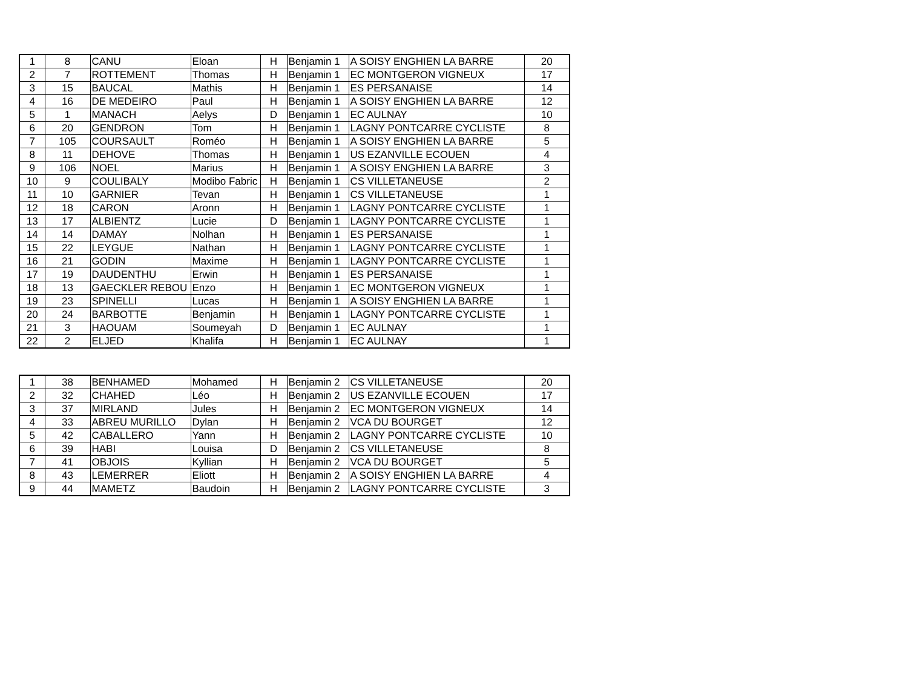| 1 | 8 | CANU | Eloan | H | Benjamin 1 | A SOISY ENGHIEN LA BARRE | 20 |
| 2 | 7 | ROTTEMENT | Thomas | H | Benjamin 1 | EC MONTGERON VIGNEUX | 17 |
| 3 | 15 | BAUCAL | Mathis | H | Benjamin 1 | ES PERSANAISE | 14 |
| 4 | 16 | DE MEDEIRO | Paul | H | Benjamin 1 | A SOISY ENGHIEN LA BARRE | 12 |
| 5 | 1 | MANACH | Aelys | D | Benjamin 1 | EC AULNAY | 10 |
| 6 | 20 | GENDRON | Tom | H | Benjamin 1 | LAGNY PONTCARRE CYCLISTE | 8 |
| 7 | 105 | COURSAULT | Roméo | H | Benjamin 1 | A SOISY ENGHIEN LA BARRE | 5 |
| 8 | 11 | DEHOVE | Thomas | H | Benjamin 1 | US EZANVILLE ECOUEN | 4 |
| 9 | 106 | NOEL | Marius | H | Benjamin 1 | A SOISY ENGHIEN LA BARRE | 3 |
| 10 | 9 | COULIBALY | Modibo Fabric | H | Benjamin 1 | CS VILLETANEUSE | 2 |
| 11 | 10 | GARNIER | Tevan | H | Benjamin 1 | CS VILLETANEUSE | 1 |
| 12 | 18 | CARON | Aronn | H | Benjamin 1 | LAGNY PONTCARRE CYCLISTE | 1 |
| 13 | 17 | ALBIENTZ | Lucie | D | Benjamin 1 | LAGNY PONTCARRE CYCLISTE | 1 |
| 14 | 14 | DAMAY | Nolhan | H | Benjamin 1 | ES PERSANAISE | 1 |
| 15 | 22 | LEYGUE | Nathan | H | Benjamin 1 | LAGNY PONTCARRE CYCLISTE | 1 |
| 16 | 21 | GODIN | Maxime | H | Benjamin 1 | LAGNY PONTCARRE CYCLISTE | 1 |
| 17 | 19 | DAUDENTHU | Erwin | H | Benjamin 1 | ES PERSANAISE | 1 |
| 18 | 13 | GAECKLER REBOU | Enzo | H | Benjamin 1 | EC MONTGERON VIGNEUX | 1 |
| 19 | 23 | SPINELLI | Lucas | H | Benjamin 1 | A SOISY ENGHIEN LA BARRE | 1 |
| 20 | 24 | BARBOTTE | Benjamin | H | Benjamin 1 | LAGNY PONTCARRE CYCLISTE | 1 |
| 21 | 3 | HAOUAM | Soumeyah | D | Benjamin 1 | EC AULNAY | 1 |
| 22 | 2 | ELJED | Khalifa | H | Benjamin 1 | EC AULNAY | 1 |
| 1 | 38 | BENHAMED | Mohamed | H | Benjamin 2 | CS VILLETANEUSE | 20 |
| 2 | 32 | CHAHED | Léo | H | Benjamin 2 | US EZANVILLE ECOUEN | 17 |
| 3 | 37 | MIRLAND | Jules | H | Benjamin 2 | EC MONTGERON VIGNEUX | 14 |
| 4 | 33 | ABREU MURILLO | Dylan | H | Benjamin 2 | VCA DU BOURGET | 12 |
| 5 | 42 | CABALLERO | Yann | H | Benjamin 2 | LAGNY PONTCARRE CYCLISTE | 10 |
| 6 | 39 | HABI | Louisa | D | Benjamin 2 | CS VILLETANEUSE | 8 |
| 7 | 41 | OBJOIS | Kyllian | H | Benjamin 2 | VCA DU BOURGET | 5 |
| 8 | 43 | LEMERRER | Eliott | H | Benjamin 2 | A SOISY ENGHIEN LA BARRE | 4 |
| 9 | 44 | MAMETZ | Baudoin | H | Benjamin 2 | LAGNY PONTCARRE CYCLISTE | 3 |